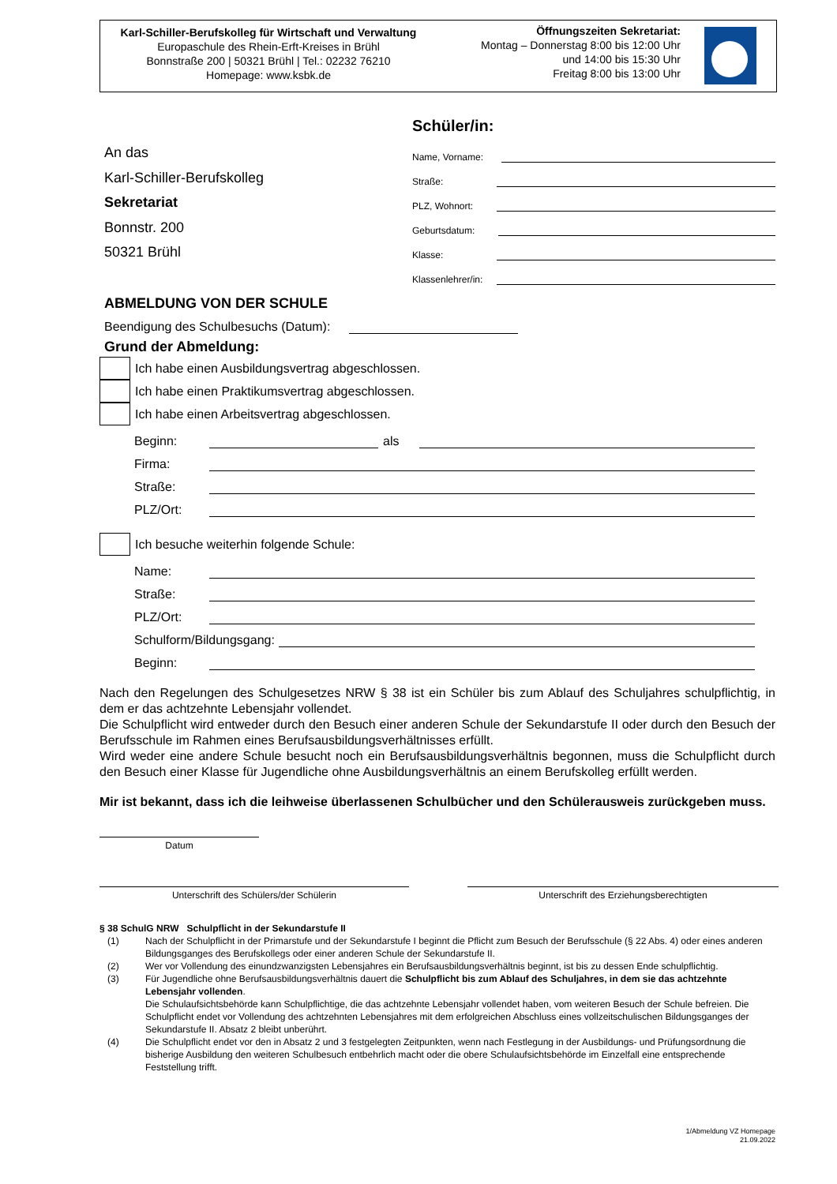Karl-Schiller-Berufskolleg für Wirtschaft und Verwaltung
Europaschule des Rhein-Erft-Kreises in Brühl
Bonnstraße 200 | 50321 Brühl | Tel.: 02232 76210
Homepage: www.ksbk.de
Öffnungszeiten Sekretariat:
Montag – Donnerstag 8:00 bis 12:00 Uhr
und 14:00 bis 15:30 Uhr
Freitag 8:00 bis 13:00 Uhr
An das
Karl-Schiller-Berufskolleg
Sekretariat
Bonnstr. 200
50321 Brühl
Schüler/in:
Name, Vorname:
Straße:
PLZ, Wohnort:
Geburtsdatum:
Klasse:
Klassenlehrer/in:
ABMELDUNG VON DER SCHULE
Beendigung des Schulbesuchs (Datum):
Grund der Abmeldung:
Ich habe einen Ausbildungsvertrag abgeschlossen.
Ich habe einen Praktikumsvertrag abgeschlossen.
Ich habe einen Arbeitsvertrag abgeschlossen.
Beginn: als
Firma:
Straße:
PLZ/Ort:
Ich besuche weiterhin folgende Schule:
Name:
Straße:
PLZ/Ort:
Schulform/Bildungsgang:
Beginn:
Nach den Regelungen des Schulgesetzes NRW § 38 ist ein Schüler bis zum Ablauf des Schuljahres schulpflichtig, in dem er das achtzehnte Lebensjahr vollendet.
Die Schulpflicht wird entweder durch den Besuch einer anderen Schule der Sekundarstufe II oder durch den Besuch der Berufsschule im Rahmen eines Berufsausbildungsverhältnisses erfüllt.
Wird weder eine andere Schule besucht noch ein Berufsausbildungsverhältnis begonnen, muss die Schulpflicht durch den Besuch einer Klasse für Jugendliche ohne Ausbildungsverhältnis an einem Berufskolleg erfüllt werden.
Mir ist bekannt, dass ich die leihweise überlassenen Schulbücher und den Schülerausweis zurückgeben muss.
Datum
Unterschrift des Schülers/der Schülerin Unterschrift des Erziehungsberechtigten
§ 38 SchulG NRW Schulpflicht in der Sekundarstufe II
(1) Nach der Schulpflicht in der Primarstufe und der Sekundarstufe I beginnt die Pflicht zum Besuch der Berufsschule (§ 22 Abs. 4) oder eines anderen Bildungsganges des Berufskollegs oder einer anderen Schule der Sekundarstufe II.
(2) Wer vor Vollendung des einundzwanzigsten Lebensjahres ein Berufsausbildungsverhältnis beginnt, ist bis zu dessen Ende schulpflichtig.
(3) Für Jugendliche ohne Berufsausbildungsverhältnis dauert die Schulpflicht bis zum Ablauf des Schuljahres, in dem sie das achtzehnte Lebensjahr vollenden.
Die Schulaufsichtsbehörde kann Schulpflichtige, die das achtzehnte Lebensjahr vollendet haben, vom weiteren Besuch der Schule befreien. Die Schulpflicht endet vor Vollendung des achtzehnten Lebensjahres mit dem erfolgreichen Abschluss eines vollzeitschulischen Bildungsganges der Sekundarstufe II. Absatz 2 bleibt unberührt.
(4) Die Schulpflicht endet vor den in Absatz 2 und 3 festgelegten Zeitpunkten, wenn nach Festlegung in der Ausbildungs- und Prüfungsordnung die bisherige Ausbildung den weiteren Schulbesuch entbehrlich macht oder die obere Schulaufsichtsbehörde im Einzelfall eine entsprechende Feststellung trifft.
1/Abmeldung VZ Homepage
21.09.2022